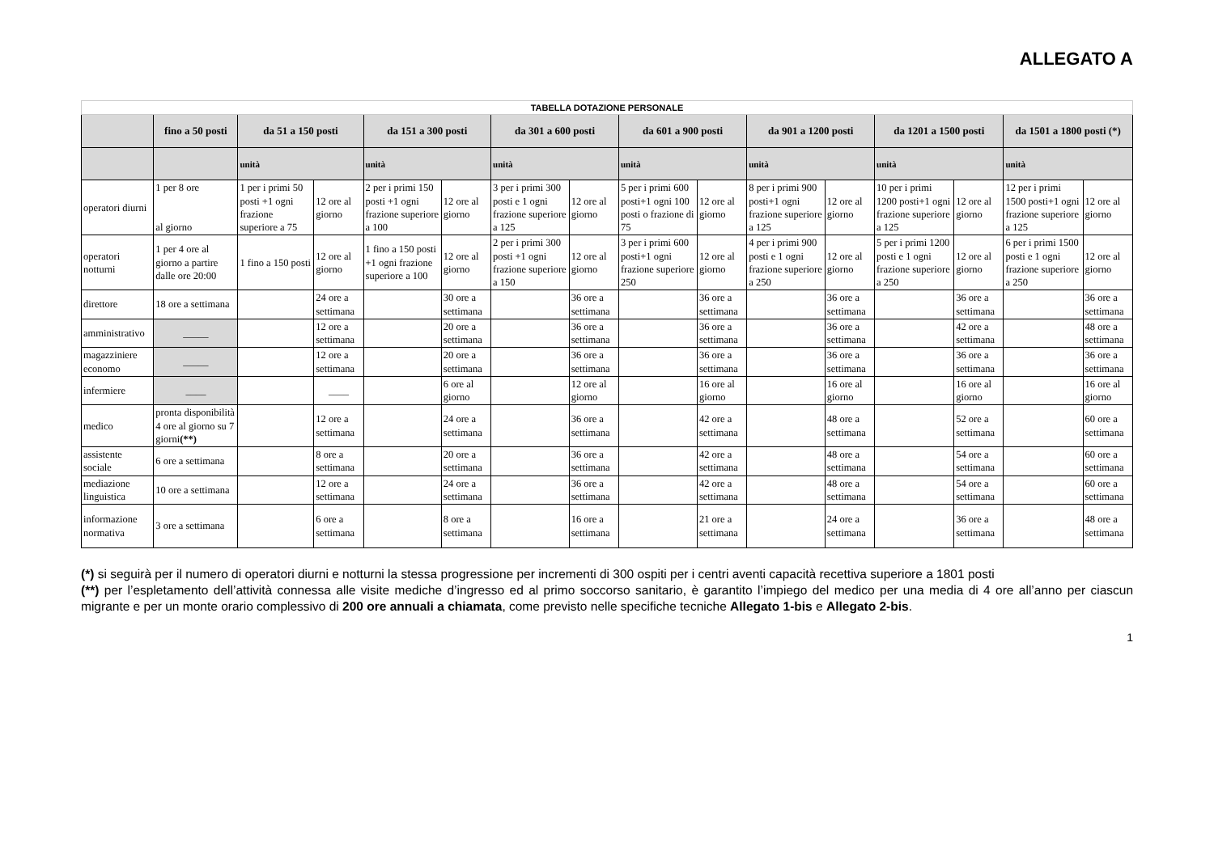ALLEGATO A
| TABELLA DOTAZIONE PERSONALE | | | | | | | | | | | | | | | |
| | fino a 50 posti | da 51 a 150 posti | | da 151 a 300 posti | | da 301 a 600 posti | | da 601 a 900 posti | | da 901 a 1200 posti | | da 1201 a 1500 posti | | da 1501 a 1800 posti (*) | |
| | | unità | | unità | | unità | | unità | | unità | | unità | | unità | |
| operatori diurni | 1 per 8 ore al giorno | 1 per i primi 50 posti +1 ogni frazione superiore a 75 | 12 ore al giorno | 2 per i primi 150 posti +1 ogni frazione superiore a 100 | 12 ore al giorno | 3 per i primi 300 posti e 1 ogni frazione superiore a 125 | 12 ore al giorno | 5 per i primi 600 posti+1 ogni 100 posti o frazione di 75 | 12 ore al giorno | 8 per i primi 900 posti+1 ogni frazione superiore a 125 | 12 ore al giorno | 10 per i primi 1200 posti+1 ogni frazione superiore a 125 | 12 ore al giorno | 12 per i primi 1500 posti+1 ogni frazione superiore a 125 | 12 ore al giorno |
| operatori notturni | 1 per 4 ore al giorno a partire dalle ore 20:00 | 1 fino a 150 posti | 12 ore al giorno | 1 fino a 150 posti +1 ogni frazione superiore a 100 | 12 ore al giorno | 2 per i primi 300 posti +1 ogni frazione superiore a 150 | 12 ore al giorno | 3 per i primi 600 posti+1 ogni frazione superiore 250 | 12 ore al giorno | 4 per i primi 900 posti e 1 ogni frazione superiore a 250 | 12 ore al giorno | 5 per i primi 1200 posti e 1 ogni frazione superiore a 250 | 12 ore al giorno | 6 per i primi 1500 posti e 1 ogni frazione superiore a 250 | 12 ore al giorno |
| direttore | 18 ore a settimana | | 24 ore a settimana | | 30 ore a settimana | | 36 ore a settimana | | 36 ore a settimana | | 36 ore a settimana | | 36 ore a settimana | | 36 ore a settimana |
| amministrativo | _____ | | 12 ore a settimana | | 20 ore a settimana | | 36 ore a settimana | | 36 ore a settimana | | 36 ore a settimana | | 42 ore a settimana | | 48 ore a settimana |
| magazziniere economo | _____ | | 12 ore a settimana | | 20 ore a settimana | | 36 ore a settimana | | 36 ore a settimana | | 36 ore a settimana | | 36 ore a settimana | | 36 ore a settimana |
| infermiere | ____ | | ____ | | 6 ore al giorno | | 12 ore al giorno | | 16 ore al giorno | | 16 ore al giorno | | 16 ore al giorno | | 16 ore al giorno |
| medico | pronta disponibilità 4 ore al giorno su 7 giorni (**) | | 12 ore a settimana | | 24 ore a settimana | | 36 ore a settimana | | 42 ore a settimana | | 48 ore a settimana | | 52 ore a settimana | | 60 ore a settimana |
| assistente sociale | 6 ore a settimana | | 8 ore a settimana | | 20 ore a settimana | | 36 ore a settimana | | 42 ore a settimana | | 48 ore a settimana | | 54 ore a settimana | | 60 ore a settimana |
| mediazione linguistica | 10 ore a settimana | | 12 ore a settimana | | 24 ore a settimana | | 36 ore a settimana | | 42 ore a settimana | | 48 ore a settimana | | 54 ore a settimana | | 60 ore a settimana |
| informazione normativa | 3 ore a settimana | | 6 ore a settimana | | 8 ore a settimana | | 16 ore a settimana | | 21 ore a settimana | | 24 ore a settimana | | 36 ore a settimana | | 48 ore a settimana |
(*) si seguirà per il numero di operatori diurni e notturni la stessa progressione per incrementi di 300 ospiti per i centri aventi capacità recettiva superiore a 1801 posti
(**) per l’espletamento dell’attività connessa alle visite mediche d’ingresso ed al primo soccorso sanitario, è garantito l’impiego del medico per una media di 4 ore all’anno per ciascun migrante e per un monte orario complessivo di 200 ore annuali a chiamata, come previsto nelle specifiche tecniche Allegato 1-bis e Allegato 2-bis.
1